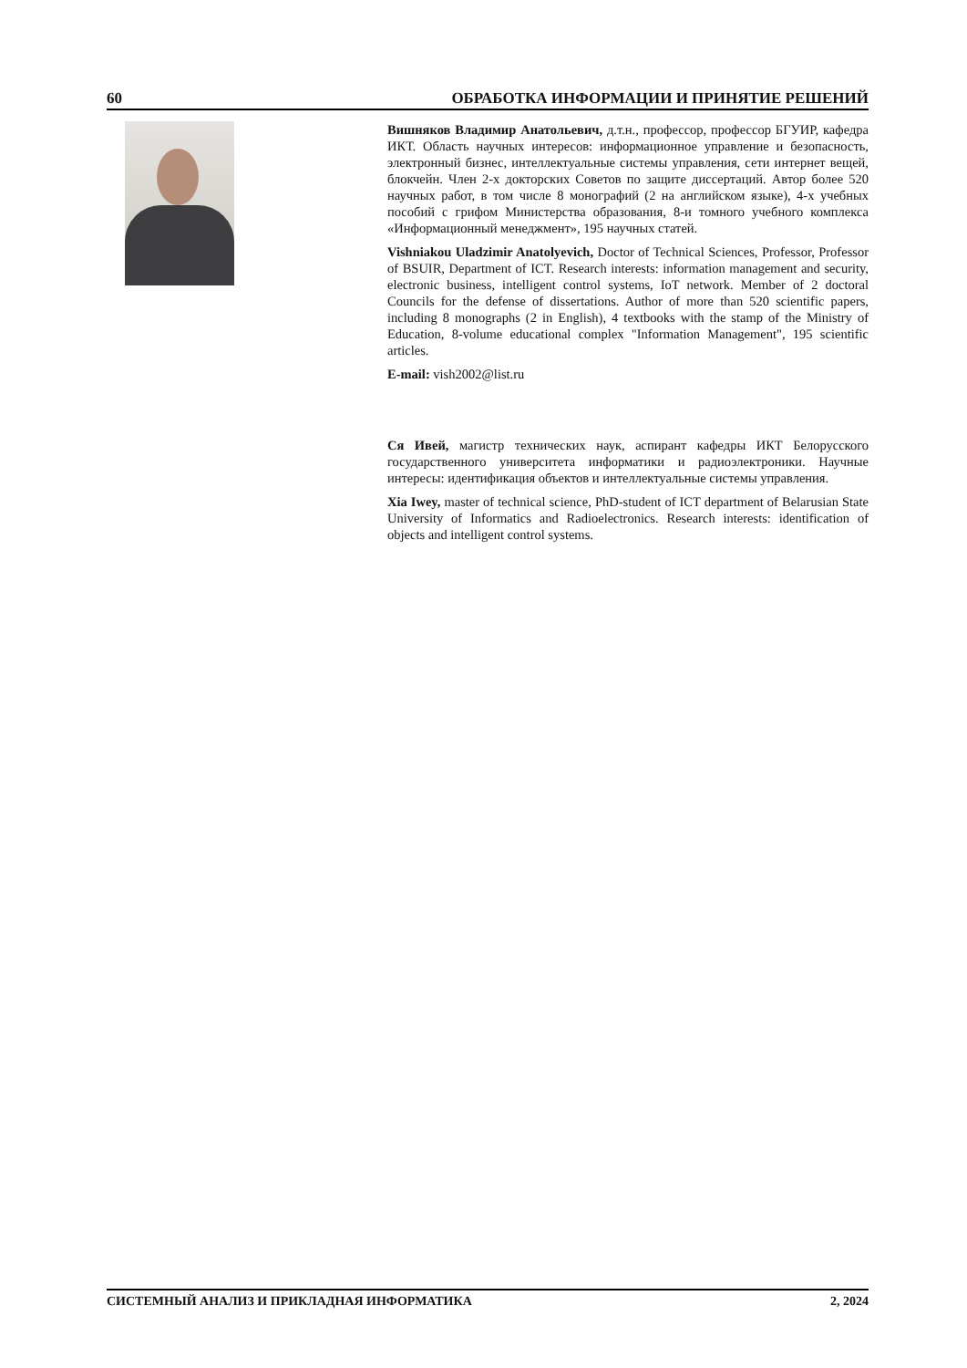60 ОБРАБОТКА ИНФОРМАЦИИ И ПРИНЯТИЕ РЕШЕНИЙ
Вишняков Владимир Анатольевич, д.т.н., профессор, профессор БГУИР, кафедра ИКТ. Область научных интересов: информационное управление и безопасность, электронный бизнес, интеллектуальные системы управления, сети интернет вещей, блокчейн. Член 2-х докторских Советов по защите диссертаций. Автор более 520 научных работ, в том числе 8 монографий (2 на английском языке), 4-х учебных пособий с грифом Министерства образования, 8-и томного учебного комплекса «Информационный менеджмент», 195 научных статей.
Vishniakou Uladzimir Anatolyevich, Doctor of Technical Sciences, Professor, Professor of BSUIR, Department of ICT. Research interests: information management and security, electronic business, intelligent control systems, IoT network. Member of 2 doctoral Councils for the defense of dissertations. Author of more than 520 scientific papers, including 8 monographs (2 in English), 4 textbooks with the stamp of the Ministry of Education, 8-volume educational complex "Information Management", 195 scientific articles.
E-mail: vish2002@list.ru
Ся Ивей, магистр технических наук, аспирант кафедры ИКТ Белорусского государственного университета информатики и радиоэлектроники. Научные интересы: идентификация объектов и интеллектуальные системы управления.
Xia Iwey, master of technical science, PhD-student of ICT department of Belarusian State University of Informatics and Radioelectronics. Research interests: identification of objects and intelligent control systems.
СИСТЕМНЫЙ АНАЛИЗ И ПРИКЛАДНАЯ ИНФОРМАТИКА 2, 2024